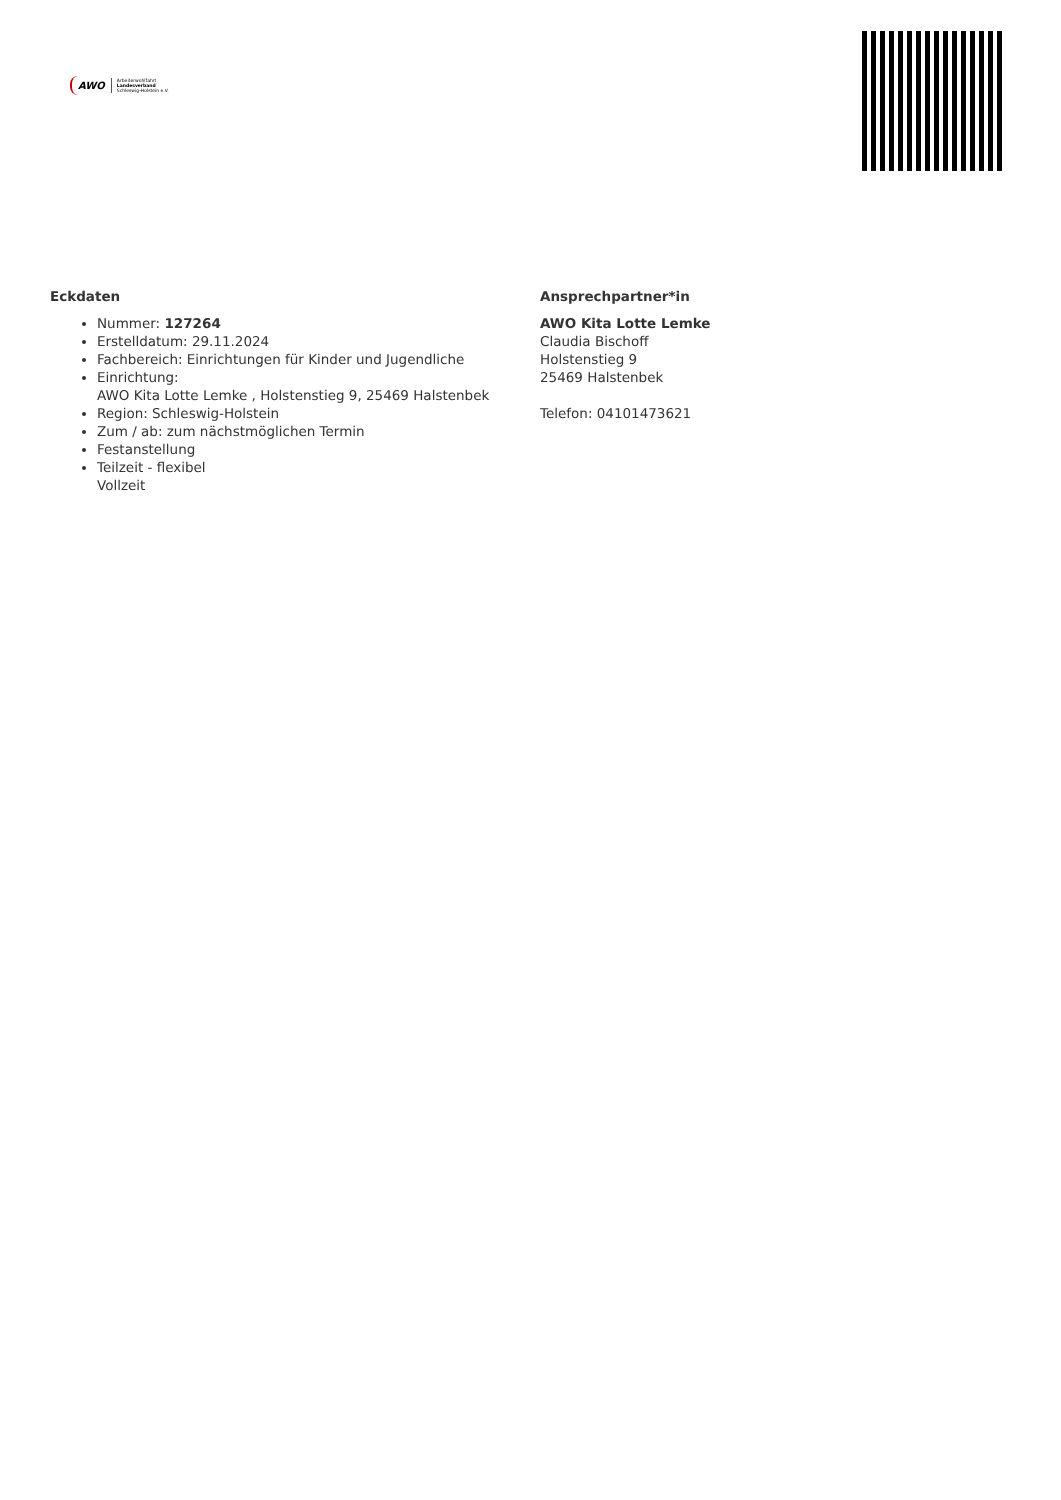AWO Arbeiterwohlfahrt
Landesverband
Schleswig-Holstein e.V.
Eckdaten
Nummer: 127264
Erstelldatum: 29.11.2024
Fachbereich: Einrichtungen für Kinder und Jugendliche
Einrichtung:
AWO Kita Lotte Lemke , Holstenstieg 9, 25469 Halstenbek
Region: Schleswig-Holstein
Zum / ab: zum nächstmöglichen Termin
Festanstellung
Teilzeit - flexibel
Vollzeit
Ansprechpartner*in
AWO Kita Lotte Lemke
Claudia Bischoff
Holstenstieg 9
25469 Halstenbek
Telefon: 04101473621